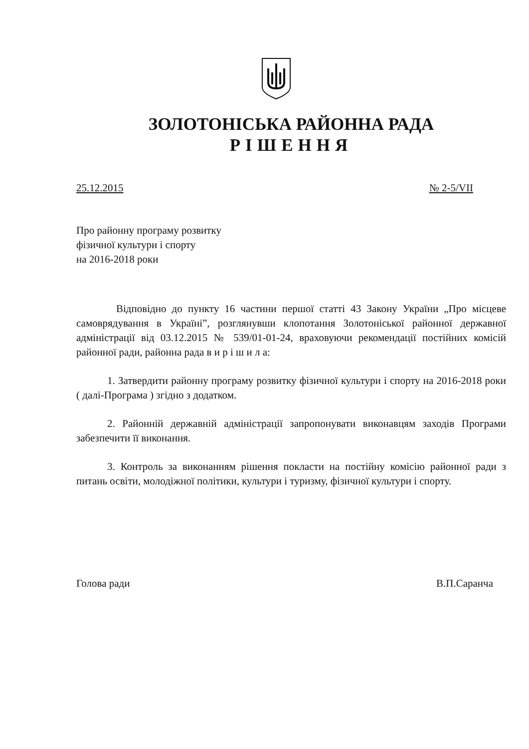ЗОЛОТОНІСЬКА РАЙОННА РАДА
РІШЕННЯ
25.12.2015 № 2-5/VII
Про районну програму розвитку
фізичної культури і спорту
на 2016-2018 роки
Відповідно до пункту 16 частини першої статті 43 Закону України „Про місцеве самоврядування в Україні”, розглянувши клопотання Золотоніської районної державної адміністрації від 03.12.2015 № 539/01-01-24, враховуючи рекомендації постійних комісій районної ради, районна рада в и р і ш и л а:
1. Затвердити районну програму розвитку фізичної культури і спорту на 2016-2018 роки ( далі-Програма ) згідно з додатком.
2. Районній державній адміністрації запропонувати виконавцям заходів Програми забезпечити її виконання.
3. Контроль за виконанням рішення покласти на постійну комісію районної ради з питань освіти, молодіжної політики, культури і туризму, фізичної культури і спорту.
Голова ради В.П.Саранча